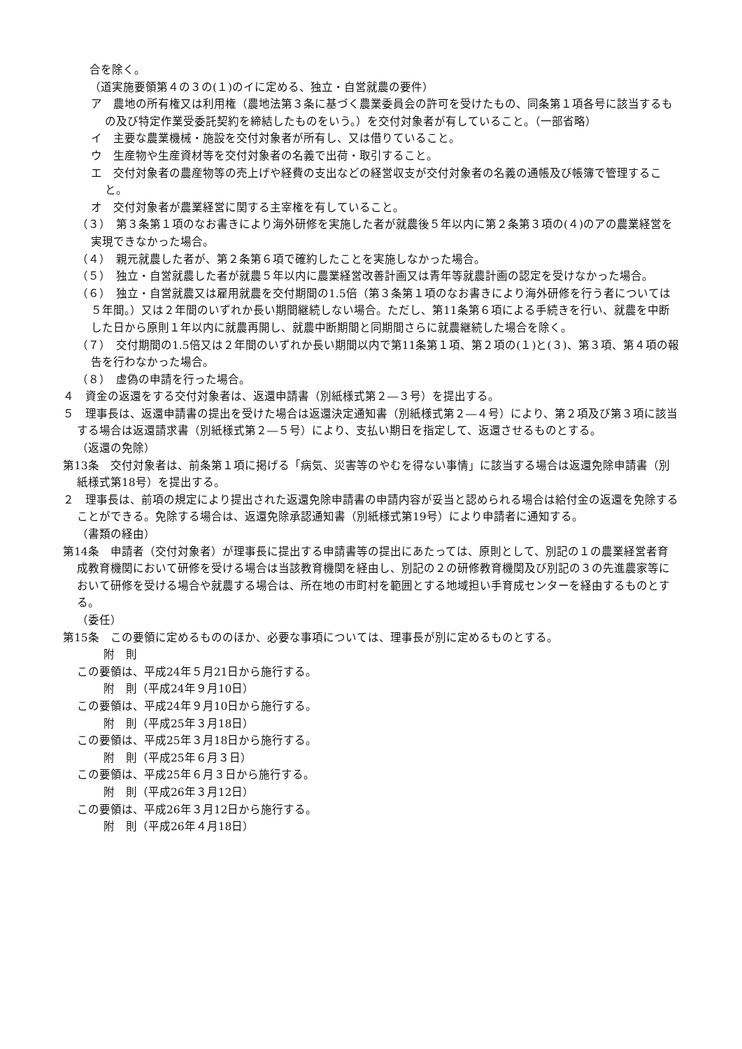合を除く。
（道実施要領第４の３の(１)のイに定める、独立・自営就農の要件）
ア　農地の所有権又は利用権（農地法第３条に基づく農業委員会の許可を受けたもの、同条第１項各号に該当するもの及び特定作業受委託契約を締結したものをいう。）を交付対象者が有していること。（一部省略）
イ　主要な農業機械・施設を交付対象者が所有し、又は借りていること。
ウ　生産物や生産資材等を交付対象者の名義で出荷・取引すること。
エ　交付対象者の農産物等の売上げや経費の支出などの経営収支が交付対象者の名義の通帳及び帳簿で管理すること。
オ　交付対象者が農業経営に関する主宰権を有していること。
（３）　第３条第１項のなお書きにより海外研修を実施した者が就農後５年以内に第２条第３項の(４)のアの農業経営を実現できなかった場合。
（４）　親元就農した者が、第２条第６項で確約したことを実施しなかった場合。
（５）　独立・自営就農した者が就農５年以内に農業経営改善計画又は青年等就農計画の認定を受けなかった場合。
（６）　独立・自営就農又は雇用就農を交付期間の1.5倍（第３条第１項のなお書きにより海外研修を行う者については５年間。）又は２年間のいずれか長い期間継続しない場合。ただし、第11条第６項による手続きを行い、就農を中断した日から原則１年以内に就農再開し、就農中断期間と同期間さらに就農継続した場合を除く。
（７）　交付期間の1.5倍又は２年間のいずれか長い期間以内で第11条第１項、第２項の(１)と(３)、第３項、第４項の報告を行わなかった場合。
（８）　虚偽の申請を行った場合。
４　資金の返還をする交付対象者は、返還申請書（別紙様式第２―３号）を提出する。
５　理事長は、返還申請書の提出を受けた場合は返還決定通知書（別紙様式第２―４号）により、第２項及び第３項に該当する場合は返還請求書（別紙様式第２―５号）により、支払い期日を指定して、返還させるものとする。
（返還の免除）
第13条　交付対象者は、前条第１項に掲げる「病気、災害等のやむを得ない事情」に該当する場合は返還免除申請書（別紙様式第18号）を提出する。
２　理事長は、前項の規定により提出された返還免除申請書の申請内容が妥当と認められる場合は給付金の返還を免除することができる。免除する場合は、返還免除承認通知書（別紙様式第19号）により申請者に通知する。
（書類の経由）
第14条　申請者（交付対象者）が理事長に提出する申請書等の提出にあたっては、原則として、別記の１の農業経営者育成教育機関において研修を受ける場合は当該教育機関を経由し、別記の２の研修教育機関及び別記の３の先進農家等において研修を受ける場合や就農する場合は、所在地の市町村を範囲とする地域担い手育成センターを経由するものとする。
（委任）
第15条　この要領に定めるもののほか、必要な事項については、理事長が別に定めるものとする。
附　則
この要領は、平成24年５月21日から施行する。
附　則（平成24年９月10日）
この要領は、平成24年９月10日から施行する。
附　則（平成25年３月18日）
この要領は、平成25年３月18日から施行する。
附　則（平成25年６月３日）
この要領は、平成25年６月３日から施行する。
附　則（平成26年３月12日）
この要領は、平成26年３月12日から施行する。
附　則（平成26年４月18日）